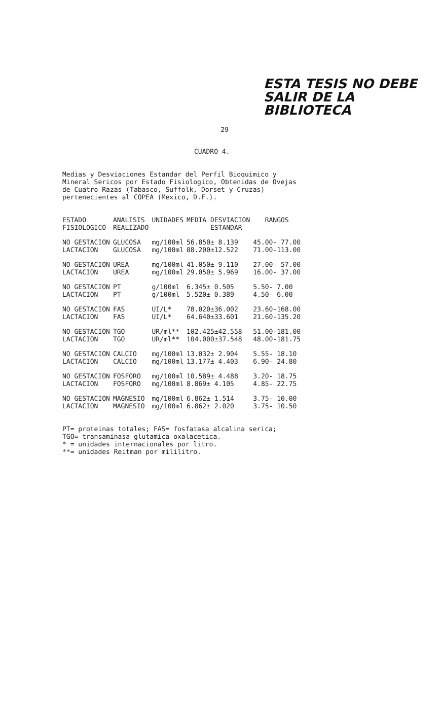ESTA TESIS NO DEBE
SALIR DE LA BIBLIOTECA
29
CUADRO 4.
Medias y Desviaciones Estandar del Perfil Bioquimico y
Mineral Sericos por Estado Fisiologico, Obtenidas de Ovejas
de Cuatro Razas (Tabasco, Suffolk, Dorset y Cruzas)
pertenecientes al COPEA (Mexico, D.F.).
| ESTADO FISIOLOGICO | ANALISIS REALIZADO | UNIDADES | MEDIA DESVIACION ESTANDAR | RANGOS |
| --- | --- | --- | --- | --- |
| NO GESTACION | GLUCOSA | mg/100ml | 56.850± 8.139 | 45.00- 77.00 |
| LACTACION | GLUCOSA | mg/100ml | 88.200±12.522 | 71.00-113.00 |
| NO GESTACION | UREA | mg/100ml | 41.050± 9.110 | 27.00- 57.00 |
| LACTACION | UREA | mg/100ml | 29.050± 5.969 | 16.00- 37.00 |
| NO GESTACION | PT | g/100ml | 6.345± 0.505 | 5.50- 7.00 |
| LACTACION | PT | g/100ml | 5.520± 0.389 | 4.50- 6.00 |
| NO GESTACION | FAS | UI/L* | 78.020±36.002 | 23.60-168.00 |
| LACTACION | FAS | UI/L* | 64.640±33.601 | 21.60-135.20 |
| NO GESTACION | TGO | UR/ml** | 102.425±42.558 | 51.00-181.00 |
| LACTACION | TGO | UR/ml** | 104.000±37.548 | 48.00-181.75 |
| NO GESTACION | CALCIO | mg/100ml | 13.032± 2.904 | 5.55- 18.10 |
| LACTACION | CALCIO | mg/100ml | 13.177± 4.403 | 6.90- 24.80 |
| NO GESTACION | FOSFORO | mg/100ml | 10.589± 4.488 | 3.20- 18.75 |
| LACTACION | FOSFORO | mg/100ml | 8.869± 4.105 | 4.85- 22.75 |
| NO GESTACION | MAGNESIO | mg/100ml | 6.862± 1.514 | 3.75- 10.00 |
| LACTACION | MAGNESIO | mg/100ml | 6.862± 2.020 | 3.75- 10.50 |
PT= proteinas totales; FAS= fosfatasa alcalina serica;
TGO= transaminasa glutamica oxalacetica.
* = unidades internacionales por litro.
**= unidades Reitman por mililitro.